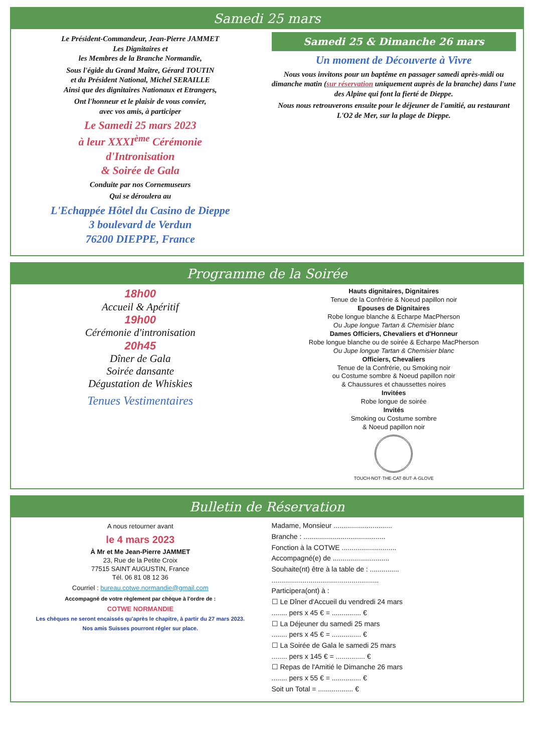Samedi 25 mars
Le Président-Commandeur, Jean-Pierre JAMMET
Les Dignitaires et
les Membres de la Branche Normandie,
Sous l'égide du Grand Maître, Gérard TOUTIN
et du Président National, Michel SERAILLE
Ainsi que des dignitaires Nationaux et Etrangers,
Ont l'honneur et le plaisir de vous convier,
avec vos amis, à participer
Le Samedi 25 mars 2023
à leur XXXI<sup>ème</sup> Cérémonie
d'Intronisation
& Soirée de Gala
Conduite par nos Cornemuseurs
Qui se déroulera au
L'Echappée Hôtel du Casino de Dieppe
3 boulevard de Verdun
76200 DIEPPE, France
Samedi 25 & Dimanche 26 mars
Un moment de Découverte à Vivre
Nous vous invitons pour un baptême en passager samedi après-midi ou dimanche matin (sur réservation uniquement auprès de la branche) dans l'une des Alpine qui font la fierté de Dieppe.
Nous nous retrouverons ensuite pour le déjeuner de l'amitié, au restaurant L'O2 de Mer, sur la plage de Dieppe.
Programme de la Soirée
18h00
Accueil & Apéritif
19h00
Cérémonie d'intronisation
20h45
Dîner de Gala
Soirée dansante
Dégustation de Whiskies
Tenues Vestimentaires
Hauts dignitaires, Dignitaires
Tenue de la Confrérie & Noeud papillon noir
Epouses de Dignitaires
Robe longue blanche & Echarpe MacPherson
Ou Jupe longue Tartan & Chemisier blanc
Dames Officiers, Chevaliers et d'Honneur
Robe longue blanche ou de soirée & Echarpe MacPherson
Ou Jupe longue Tartan & Chemisier blanc
Officiers, Chevaliers
Tenue de la Confrérie, ou Smoking noir
ou Costume sombre & Noeud papillon noir
& Chaussures et chaussettes noires
Invitées
Robe longue de soirée
Invités
Smoking ou Costume sombre
& Noeud papillon noir
TOUCH·NOT·THE·CAT·BUT·A·GLOVE
Bulletin de Réservation
A nous retourner avant
le 4 mars 2023
À Mr et Me Jean-Pierre JAMMET
23, Rue de la Petite Croix
77515 SAINT AUGUSTIN, France
Tél. 06 81 08 12 36
Courriel : bureau.cotwe.normandie@gmail.com
Accompagné de votre règlement par chèque à l'ordre de :
COTWE NORMANDIE
Les chèques ne seront encaissés qu'après le chapitre, à partir du 27 mars 2023.
Nos amis Suisses pourront régler sur place.
Madame, Monsieur ..............................
Branche : ..........................................
Fonction à la COTWE ............................
Accompagné(e) de .............................
Souhaite(nt) être à la table de : ...............
.......................................................
Participera(ont) à :
☐ Le Dîner d'Accueil du vendredi 24 mars
........ pers x 45 € = ............... €
☐ La Déjeuner du samedi 25 mars
........ pers x 45 € = ............... €
☐ La Soirée de Gala le samedi 25 mars
........ pers x 145 € = ............... €
☐ Repas de l'Amitié le Dimanche 26 mars
........ pers x 55 € = ............... €
Soit un Total = .................. €